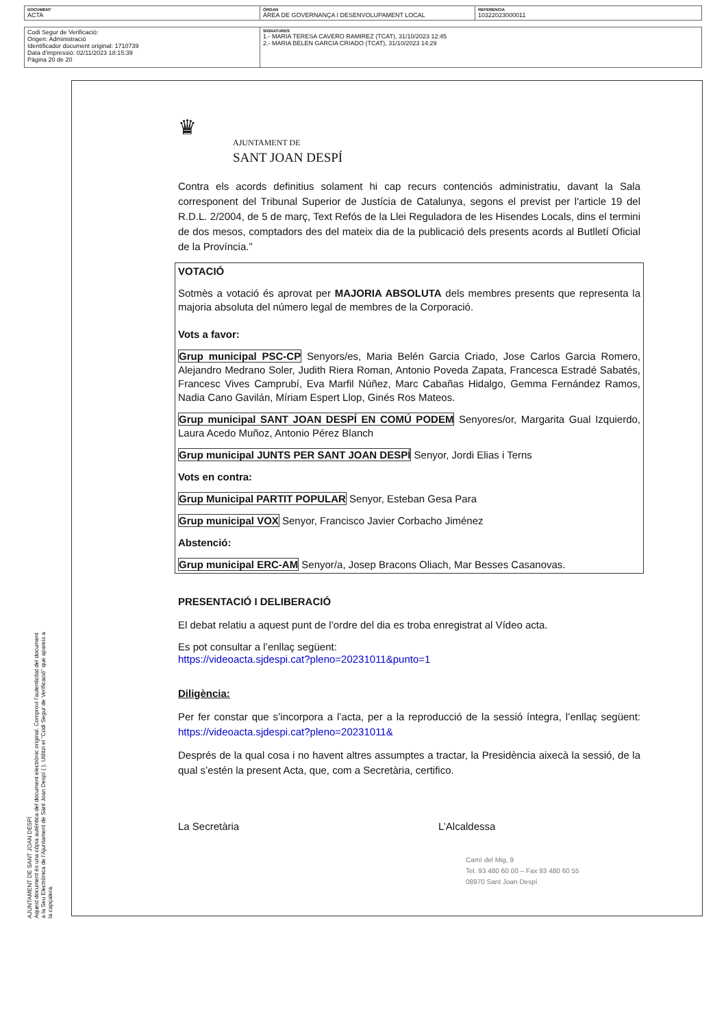| DOCUMENT ACTA | ÒRGAN ÀREA DE GOVERNANÇA I DESENVOLUPAMENT LOCAL | REFERÈNCIA 10322023000011 |
| Codi Segur de Verificació: Origen: Administració Identificador document original: 1710739 Data d'impressió: 02/11/2023 18:15:39 Pàgina 20 de 20 | SIGNATURES 1.- MARIA TERESA CAVERO RAMIREZ (TCAT), 31/10/2023 12:45 2.- MARIA BELEN GARCIA CRIADO (TCAT), 31/10/2023 14:29 |
AJUNTAMENT DE SANT JOAN DESPÍ
Aquest document és una còpia autèntica del document electrònic original. Comprovi l'autenticitat del document a la Seu Electrònica de l'Ajuntament de Sant Joan Despí ( ). Utilitzi el "Codi Segur de Verificació" que apareix a la capçalera.
♛
AJUNTAMENT DE
SANT JOAN DESPÍ
Contra els acords definitius solament hi cap recurs contenciós administratiu, davant la Sala corresponent del Tribunal Superior de Justícia de Catalunya, segons el previst per l'article 19 del R.D.L. 2/2004, de 5 de març, Text Refós de la Llei Reguladora de les Hisendes Locals, dins el termini de dos mesos, comptadors des del mateix dia de la publicació dels presents acords al Butlletí Oficial de la Província.”
VOTACIÓ
Sotmès a votació és aprovat per MAJORIA ABSOLUTA dels membres presents que representa la majoria absoluta del número legal de membres de la Corporació.
Vots a favor:
Grup municipal PSC-CP Senyors/es, Maria Belén Garcia Criado, Jose Carlos Garcia Romero, Alejandro Medrano Soler, Judith Riera Roman, Antonio Poveda Zapata, Francesca Estradé Sabatés, Francesc Vives Camprubí, Eva Marfil Núñez, Marc Cabañas Hidalgo, Gemma Fernández Ramos, Nadia Cano Gavilán, Míriam Espert Llop, Ginés Ros Mateos.
Grup municipal SANT JOAN DESPÍ EN COMÚ PODEM Senyores/or, Margarita Gual Izquierdo, Laura Acedo Muñoz, Antonio Pérez Blanch
Grup municipal JUNTS PER SANT JOAN DESPÍ Senyor, Jordi Elias i Terns
Vots en contra:
Grup Municipal PARTIT POPULAR Senyor, Esteban Gesa Para
Grup municipal VOX Senyor, Francisco Javier Corbacho Jiménez
Abstenció:
Grup municipal ERC-AM Senyor/a, Josep Bracons Oliach, Mar Besses Casanovas.
PRESENTACIÓ I DELIBERACIÓ
El debat relatiu a aquest punt de l’ordre del dia es troba enregistrat al Vídeo acta.
Es pot consultar a l’enllaç següent:
https://videoacta.sjdespi.cat?pleno=20231011&punto=1
Diligència:
Per fer constar que s’incorpora a l’acta, per a la reproducció de la sessió íntegra, l’enllaç següent: https://videoacta.sjdespi.cat?pleno=20231011&
Després de la qual cosa i no havent altres assumptes a tractar, la Presidència aixecà la sessió, de la qual s’estén la present Acta, que, com a Secretària, certifico.
La Secretària L’Alcaldessa
Camí del Mig, 9
Tel. 93 480 60 00 – Fax 93 480 60 55
08970 Sant Joan Despí